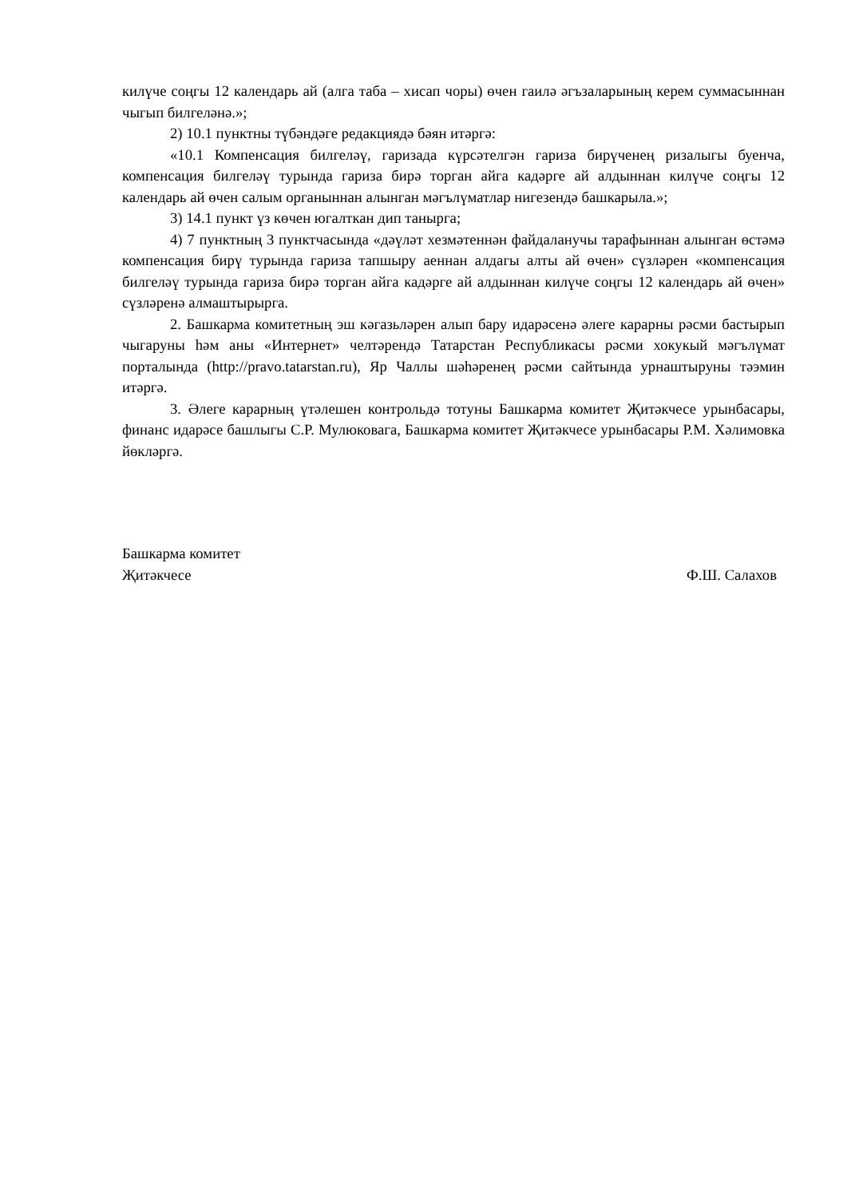килүче соңгы 12 календарь ай (алга таба – хисап чоры) өчен гаилә әгъзаларының керем суммасыннан чыгып билгеләнә.»;
2) 10.1 пунктны түбәндәге редакциядә бәян итәргә:
«10.1 Компенсация билгеләү, гаризада күрсәтелгән гариза бирүченең ризалыгы буенча, компенсация билгеләү турында гариза бирә торган айга кадәрге ай алдыннан килүче соңгы 12 календарь ай өчен салым органыннан алынган мәгълүматлар нигезендә башкарыла.»;
3) 14.1 пункт үз көчен югалткан дип танырга;
4) 7 пунктның 3 пунктчасында «дәүләт хезмәтеннән файдаланучы тарафыннан алынган өстәмә компенсация бирү турында гариза тапшыру аеннан алдагы алты ай өчен» сүзләрен «компенсация билгеләү турында гариза бирә торган айга кадәрге ай алдыннан килүче соңгы 12 календарь ай өчен» сүзләренә алмаштырырга.
2. Башкарма комитетның эш кәгазьләрен алып бару идарәсенә әлеге карарны рәсми бастырып чыгаруны һәм аны «Интернет» челтәрендә Татарстан Республикасы рәсми хокукый мәгълүмат порталында (http://pravo.tatarstan.ru), Яр Чаллы шәһәренең рәсми сайтында урнаштыруны тәэмин итәргә.
3. Әлеге карарның үтәлешен контрольдә тотуны Башкарма комитет Җитәкчесе урынбасары, финанс идарәсе башлыгы С.Р. Мулюковага, Башкарма комитет Җитәкчесе урынбасары Р.М. Хәлимовка йөкләргә.
Башкарма комитет
Җитәкчесе Ф.Ш. Салахов